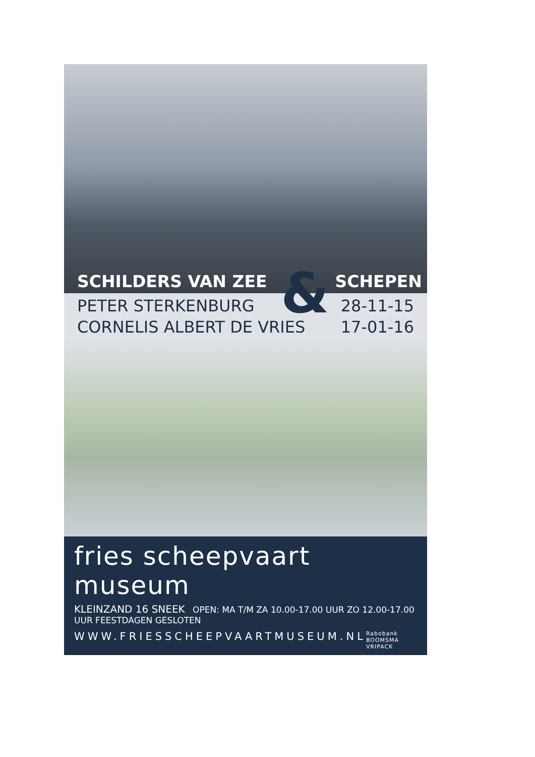SCHILDERS VAN ZEE SCHEPEN
&
PETER STERKENBURG
CORNELIS ALBERT DE VRIES
28-11-15
17-01-16
fries scheepvaart museum
KLEINZAND 16 SNEEK OPEN: MA T/M ZA 10.00-17.00 UUR ZO 12.00-17.00 UUR FEESTDAGEN GESLOTEN
WWW.FRIESSCHEEPVAARTMUSEUM.NL Rabobank BOOMSMA VRIPACK